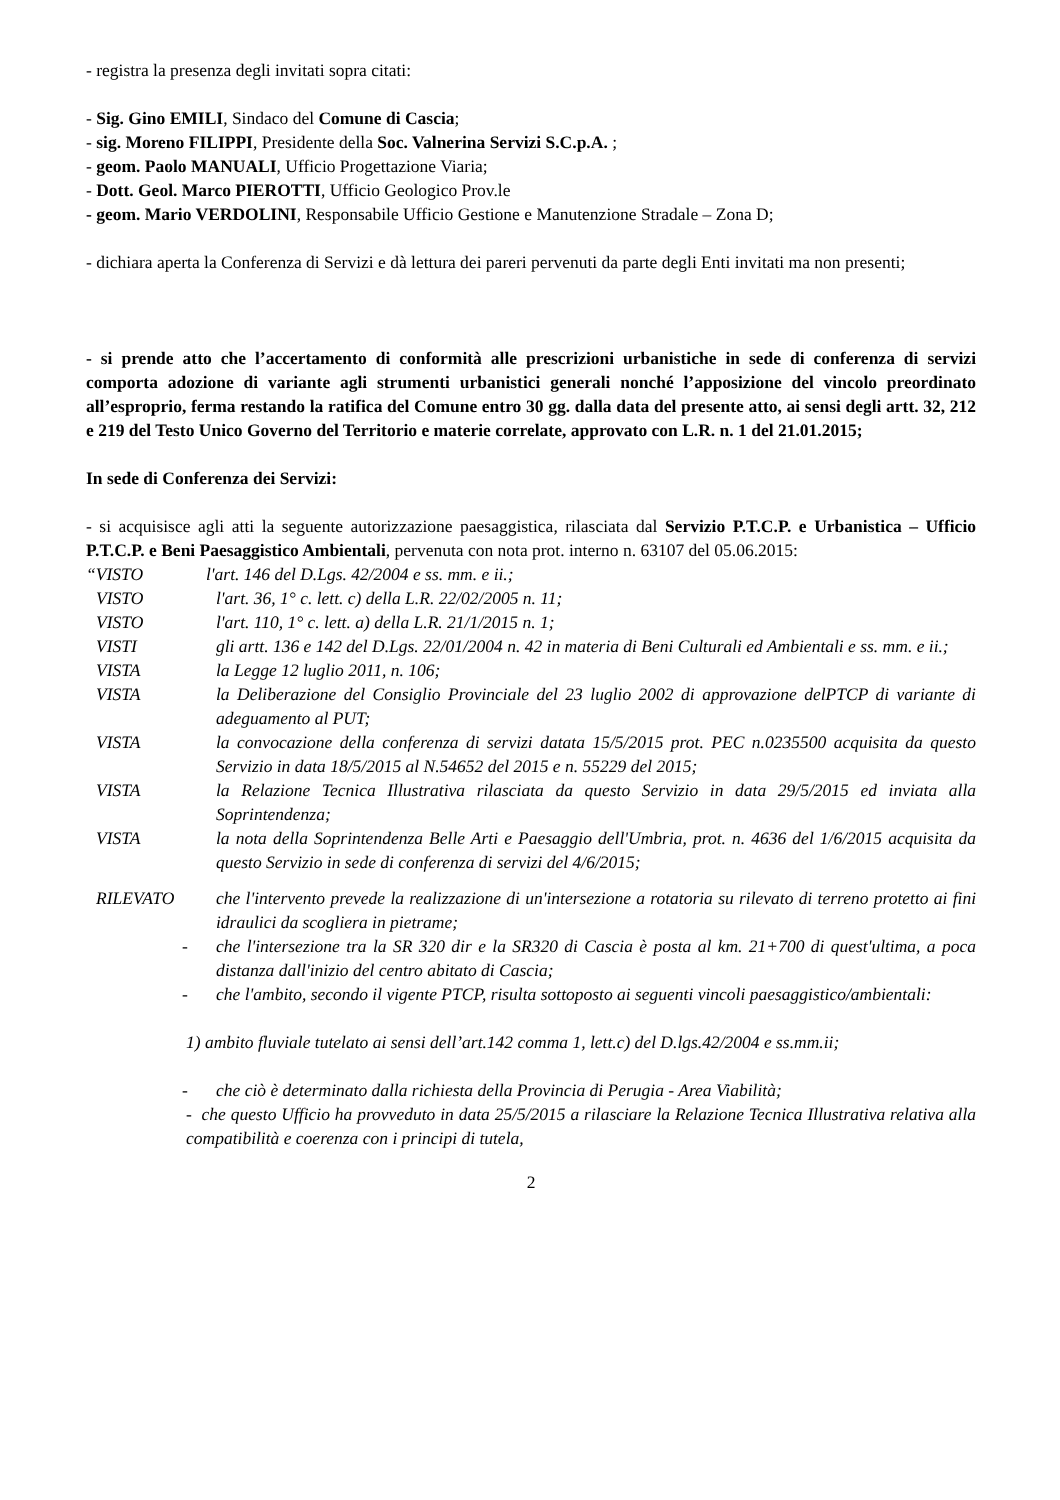- registra la presenza degli invitati sopra citati:
- Sig. Gino EMILI, Sindaco del Comune di Cascia;
- sig. Moreno FILIPPI, Presidente della Soc. Valnerina Servizi S.C.p.A. ;
- geom. Paolo MANUALI, Ufficio Progettazione Viaria;
- Dott. Geol. Marco PIEROTTI, Ufficio Geologico Prov.le
- geom. Mario VERDOLINI, Responsabile Ufficio Gestione e Manutenzione Stradale – Zona D;
- dichiara aperta la Conferenza di Servizi e dà lettura dei pareri pervenuti da parte degli Enti invitati ma non presenti;
- si prende atto che l’accertamento di conformità alle prescrizioni urbanistiche in sede di conferenza di servizi comporta adozione di variante agli strumenti urbanistici generali nonché l’apposizione del vincolo preordinato all’esproprio, ferma restando la ratifica del Comune entro 30 gg. dalla data del presente atto, ai sensi degli artt. 32, 212 e 219 del Testo Unico Governo del Territorio e materie correlate, approvato con L.R. n. 1 del 21.01.2015;
In sede di Conferenza dei Servizi:
- si acquisisce agli atti la seguente autorizzazione paesaggistica, rilasciata dal Servizio P.T.C.P. e Urbanistica – Ufficio P.T.C.P. e Beni Paesaggistico Ambientali, pervenuta con nota prot. interno n. 63107 del 05.06.2015:
“VISTO l'art. 146 del D.Lgs. 42/2004 e ss. mm. e ii.;
VISTO l'art. 36, 1° c. lett. c) della L.R. 22/02/2005 n. 11;
VISTO l'art. 110, 1° c. lett. a) della L.R. 21/1/2015 n. 1;
VISTI gli artt. 136 e 142 del D.Lgs. 22/01/2004 n. 42 in materia di Beni Culturali ed Ambientali e ss. mm. e ii.;
VISTA la Legge 12 luglio 2011, n. 106;
VISTA la Deliberazione del Consiglio Provinciale del 23 luglio 2002 di approvazione delPTCP di variante di adeguamento al PUT;
VISTA la convocazione della conferenza di servizi datata 15/5/2015 prot. PEC n.0235500 acquisita da questo Servizio in data 18/5/2015 al N.54652 del 2015 e n. 55229 del 2015;
VISTA la Relazione Tecnica Illustrativa rilasciata da questo Servizio in data 29/5/2015 ed inviata alla Soprintendenza;
VISTA la nota della Soprintendenza Belle Arti e Paesaggio dell'Umbria, prot. n. 4636 del 1/6/2015 acquisita da questo Servizio in sede di conferenza di servizi del 4/6/2015;
RILEVATO che l'intervento prevede la realizzazione di un'intersezione a rotatoria su rilevato di terreno protetto ai fini idraulici da scogliera in pietrame;
- che l'intersezione tra la SR 320 dir e la SR320 di Cascia è posta al km. 21+700 di quest'ultima, a poca distanza dall'inizio del centro abitato di Cascia;
- che l'ambito, secondo il vigente PTCP, risulta sottoposto ai seguenti vincoli paesaggistico/ambientali:
1) ambito fluviale tutelato ai sensi dell’art.142 comma 1, lett.c) del D.lgs.42/2004 e ss.mm.ii;
- che ciò è determinato dalla richiesta della Provincia di Perugia - Area Viabilità;
- che questo Ufficio ha provveduto in data 25/5/2015 a rilasciare la Relazione Tecnica Illustrativa relativa alla compatibilità e coerenza con i principi di tutela,
2